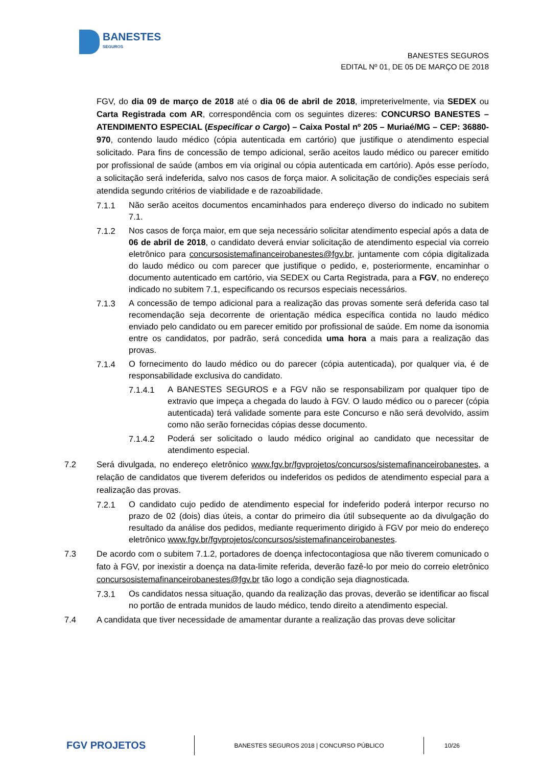BANESTES
SEGUROS
BANESTES SEGUROS
EDITAL Nº 01, DE 05 DE MARÇO DE 2018
FGV, do dia 09 de março de 2018 até o dia 06 de abril de 2018, impreterivelmente, via SEDEX ou Carta Registrada com AR, correspondência com os seguintes dizeres: CONCURSO BANESTES – ATENDIMENTO ESPECIAL (Especificar o Cargo) – Caixa Postal nº 205 – Muriaé/MG – CEP: 36880-970, contendo laudo médico (cópia autenticada em cartório) que justifique o atendimento especial solicitado. Para fins de concessão de tempo adicional, serão aceitos laudo médico ou parecer emitido por profissional de saúde (ambos em via original ou cópia autenticada em cartório). Após esse período, a solicitação será indeferida, salvo nos casos de força maior. A solicitação de condições especiais será atendida segundo critérios de viabilidade e de razoabilidade.
7.1.1 Não serão aceitos documentos encaminhados para endereço diverso do indicado no subitem 7.1.
7.1.2 Nos casos de força maior, em que seja necessário solicitar atendimento especial após a data de 06 de abril de 2018, o candidato deverá enviar solicitação de atendimento especial via correio eletrônico para concursosistemafinanceirobanestes@fgv.br, juntamente com cópia digitalizada do laudo médico ou com parecer que justifique o pedido, e, posteriormente, encaminhar o documento autenticado em cartório, via SEDEX ou Carta Registrada, para a FGV, no endereço indicado no subitem 7.1, especificando os recursos especiais necessários.
7.1.3 A concessão de tempo adicional para a realização das provas somente será deferida caso tal recomendação seja decorrente de orientação médica específica contida no laudo médico enviado pelo candidato ou em parecer emitido por profissional de saúde. Em nome da isonomia entre os candidatos, por padrão, será concedida uma hora a mais para a realização das provas.
7.1.4 O fornecimento do laudo médico ou do parecer (cópia autenticada), por qualquer via, é de responsabilidade exclusiva do candidato.
7.1.4.1 A BANESTES SEGUROS e a FGV não se responsabilizam por qualquer tipo de extravio que impeça a chegada do laudo à FGV. O laudo médico ou o parecer (cópia autenticada) terá validade somente para este Concurso e não será devolvido, assim como não serão fornecidas cópias desse documento.
7.1.4.2 Poderá ser solicitado o laudo médico original ao candidato que necessitar de atendimento especial.
7.2 Será divulgada, no endereço eletrônico www.fgv.br/fgvprojetos/concursos/sistemafinanceirobanestes, a relação de candidatos que tiverem deferidos ou indeferidos os pedidos de atendimento especial para a realização das provas.
7.2.1 O candidato cujo pedido de atendimento especial for indeferido poderá interpor recurso no prazo de 02 (dois) dias úteis, a contar do primeiro dia útil subsequente ao da divulgação do resultado da análise dos pedidos, mediante requerimento dirigido à FGV por meio do endereço eletrônico www.fgv.br/fgvprojetos/concursos/sistemafinanceirobanestes.
7.3 De acordo com o subitem 7.1.2, portadores de doença infectocontagiosa que não tiverem comunicado o fato à FGV, por inexistir a doença na data-limite referida, deverão fazê-lo por meio do correio eletrônico concursosistemafinanceirobanestes@fgv.br tão logo a condição seja diagnosticada.
7.3.1 Os candidatos nessa situação, quando da realização das provas, deverão se identificar ao fiscal no portão de entrada munidos de laudo médico, tendo direito a atendimento especial.
7.4 A candidata que tiver necessidade de amamentar durante a realização das provas deve solicitar
FGV PROJETOS
BANESTES SEGUROS 2018 | CONCURSO PÚBLICO
10/26